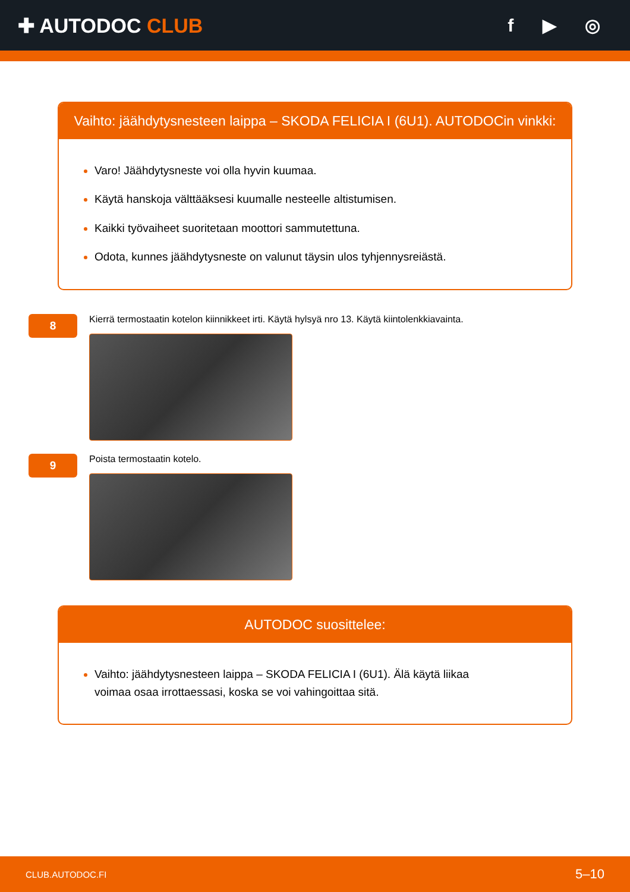✚ AUTODOC CLUB f ▶ ◎
Vaihto: jäähdytysnesteen laippa – SKODA FELICIA I (6U1). AUTODOCin vinkki:
Varo! Jäähdytysneste voi olla hyvin kuumaa.
Käytä hanskoja välttääksesi kuumalle nesteelle altistumisen.
Kaikki työvaiheet suoritetaan moottori sammutettuna.
Odota, kunnes jäähdytysneste on valunut täysin ulos tyhjennysreiästä.
8
Kierrä termostaatin kotelon kiinnikkeet irti. Käytä hylsyä nro 13. Käytä kiintolenkkiavainta.
9
Poista termostaatin kotelo.
AUTODOC suosittelee:
Vaihto: jäähdytysnesteen laippa – SKODA FELICIA I (6U1). Älä käytä liikaa
voimaa osaa irrottaessasi, koska se voi vahingoittaa sitä.
CLUB.AUTODOC.FI 5–10